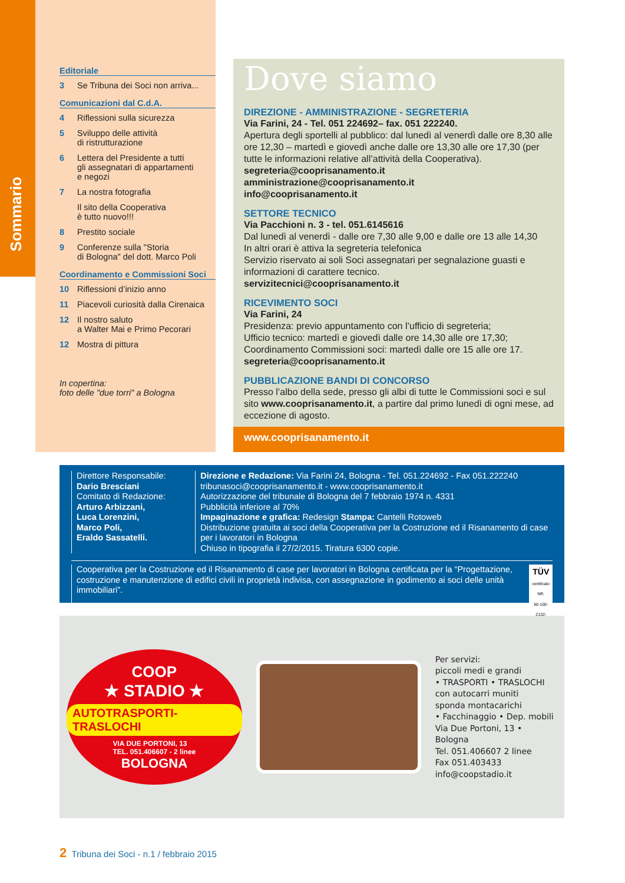Sommario
Editoriale
3 Se Tribuna dei Soci non arriva...
Comunicazioni dal C.d.A.
4 Riflessioni sulla sicurezza
5 Sviluppo delle attività
di ristrutturazione
6 Lettera del Presidente a tutti
gli assegnatari di appartamenti
e negozi
7 La nostra fotografia
Il sito della Cooperativa
è tutto nuovo!!!
8 Prestito sociale
9 Conferenze sulla "Storia
di Bologna" del dott. Marco Poli
Coordinamento e Commissioni Soci
10 Riflessioni d’inizio anno
11 Piacevoli curiosità dalla Cirenaica
12 Il nostro saluto
a Walter Mai e Primo Pecorari
12 Mostra di pittura
In copertina:
foto delle "due torri" a Bologna
Dove siamo
DIREZIONE - AMMINISTRAZIONE - SEGRETERIA
Via Farini, 24 - Tel. 051 224692– fax. 051 222240.
Apertura degli sportelli al pubblico: dal lunedì al venerdì dalle ore 8,30 alle ore 12,30 – martedì e giovedì anche dalle ore 13,30 alle ore 17,30 (per tutte le informazioni relative all’attività della Cooperativa).
segreteria@cooprisanamento.it
amministrazione@cooprisanamento.it
info@cooprisanamento.it
SETTORE TECNICO
Via Pacchioni n. 3 - tel. 051.6145616
Dal lunedì al venerdì - dalle ore 7,30 alle 9,00 e dalle ore 13 alle 14,30
In altri orari è attiva la segreteria telefonica
Servizio riservato ai soli Soci assegnatari per segnalazione guasti e informazioni di carattere tecnico.
servizitecnici@cooprisanamento.it
RICEVIMENTO SOCI
Via Farini, 24
Presidenza: previo appuntamento con l’ufficio di segreteria;
Ufficio tecnico: martedì e giovedì dalle ore 14,30 alle ore 17,30;
Coordinamento Commissioni soci: martedì dalle ore 15 alle ore 17.
segreteria@cooprisanamento.it
PUBBLICAZIONE BANDI DI CONCORSO
Presso l’albo della sede, presso gli albi di tutte le Commissioni soci e sul sito www.cooprisanamento.it, a partire dal primo lunedì di ogni mese, ad eccezione di agosto.
www.cooprisanamento.it
Direttore Responsabile:
Dario Bresciani
Comitato di Redazione:
Arturo Arbizzani,
Luca Lorenzini,
Marco Poli,
Eraldo Sassatelli.
Direzione e Redazione: Via Farini 24, Bologna - Tel. 051.224692 - Fax 051.222240
tribunasoci@cooprisanamento.it - www.cooprisanamento.it
Autorizzazione del tribunale di Bologna del 7 febbraio 1974 n. 4331
Pubblicità inferiore al 70%
Impaginazione e grafica: Redesign Stampa: Cantelli Rotoweb
Distribuzione gratuita ai soci della Cooperativa per la Costruzione ed il Risanamento di case per i lavoratori in Bologna
Chiuso in tipografia il 27/2/2015. Tiratura 6300 copie.
Cooperativa per la Costruzione ed il Risanamento di case per lavoratori in Bologna certificata per la “Progettazione, costruzione e manutenzione di edifici civili in proprietà indivisa, con assegnazione in godimento ai soci delle unità immobiliari”.
TÜV
certificato NR.
50-100-2132-Rev.05
COOP
★ STADIO ★
AUTOTRASPORTI-TRASLOCHI
VIA DUE PORTONI, 13
TEL. 051.406607 - 2 linee
BOLOGNA
Per servizi:
piccoli medi e grandi
• TRASPORTI • TRASLOCHI
con autocarri muniti
sponda montacarichi
• Facchinaggio • Dep. mobili
Via Due Portoni, 13 • Bologna
Tel. 051.406607 2 linee
Fax 051.403433
info@coopstadio.it
2 Tribuna dei Soci - n.1 / febbraio 2015